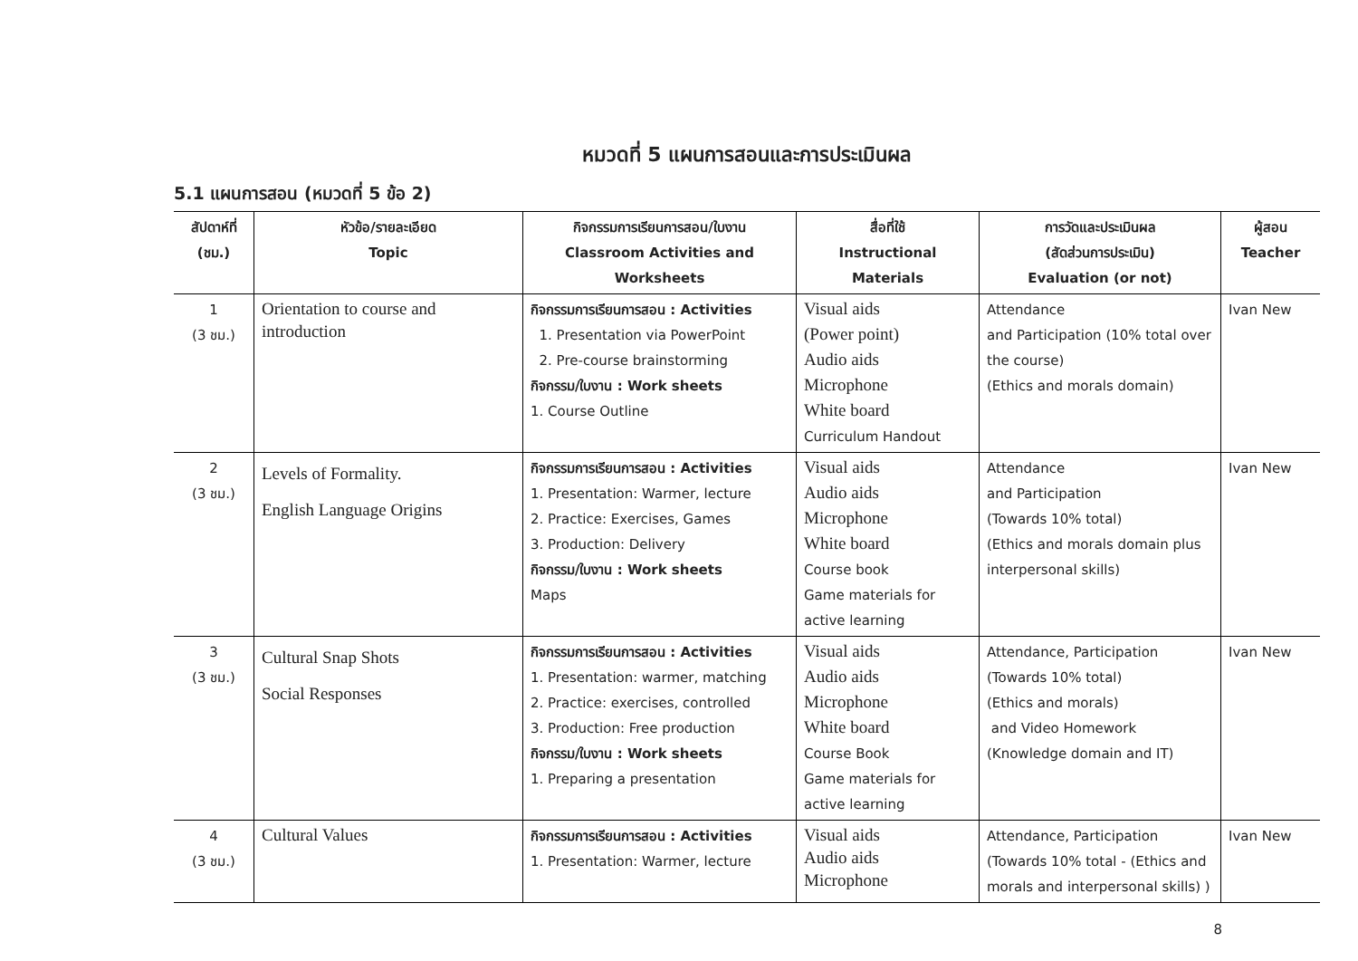หมวดที่ 5 แผนการสอนและการประเมินผล
5.1 แผนการสอน (หมวดที่ 5 ข้อ 2)
| สัปดาห์ที่ (ชม.) | หัวข้อ/รายละเอียด Topic | กิจกรรมการเรียนการสอน/ใบงาน Classroom Activities and Worksheets | สื่อที่ใช้ Instructional Materials | การวัดและประเมินผล (สัดส่วนการประเมิน) Evaluation (or not) | ผู้สอน Teacher |
| --- | --- | --- | --- | --- | --- |
| 1 (3 ชม.) | Orientation to course and introduction | กิจกรรมการเรียนการสอน : Activities 1. Presentation via PowerPoint 2. Pre-course brainstorming กิจกรรม/ใบงาน : Work sheets 1. Course Outline | Visual aids (Power point) Audio aids Microphone White board Curriculum Handout | Attendance and Participation (10% total over the course) (Ethics and morals domain) | Ivan New |
| 2 (3 ชม.) | Levels of Formality. English Language Origins | กิจกรรมการเรียนการสอน : Activities 1. Presentation: Warmer, lecture 2. Practice: Exercises, Games 3. Production: Delivery กิจกรรม/ใบงาน : Work sheets Maps | Visual aids Audio aids Microphone White board Course book Game materials for active learning | Attendance and Participation (Towards 10% total) (Ethics and morals domain plus interpersonal skills) | Ivan New |
| 3 (3 ชม.) | Cultural Snap Shots Social Responses | กิจกรรมการเรียนการสอน : Activities 1. Presentation: warmer, matching 2. Practice: exercises, controlled 3. Production: Free production กิจกรรม/ใบงาน : Work sheets 1. Preparing a presentation | Visual aids Audio aids Microphone White board Course Book Game materials for active learning | Attendance, Participation (Towards 10% total) (Ethics and morals) and Video Homework (Knowledge domain and IT) | Ivan New |
| 4 (3 ชม.) | Cultural Values | กิจกรรมการเรียนการสอน : Activities 1. Presentation: Warmer, lecture | Visual aids Audio aids Microphone | Attendance, Participation (Towards 10% total - (Ethics and morals and interpersonal skills) ) | Ivan New |
8